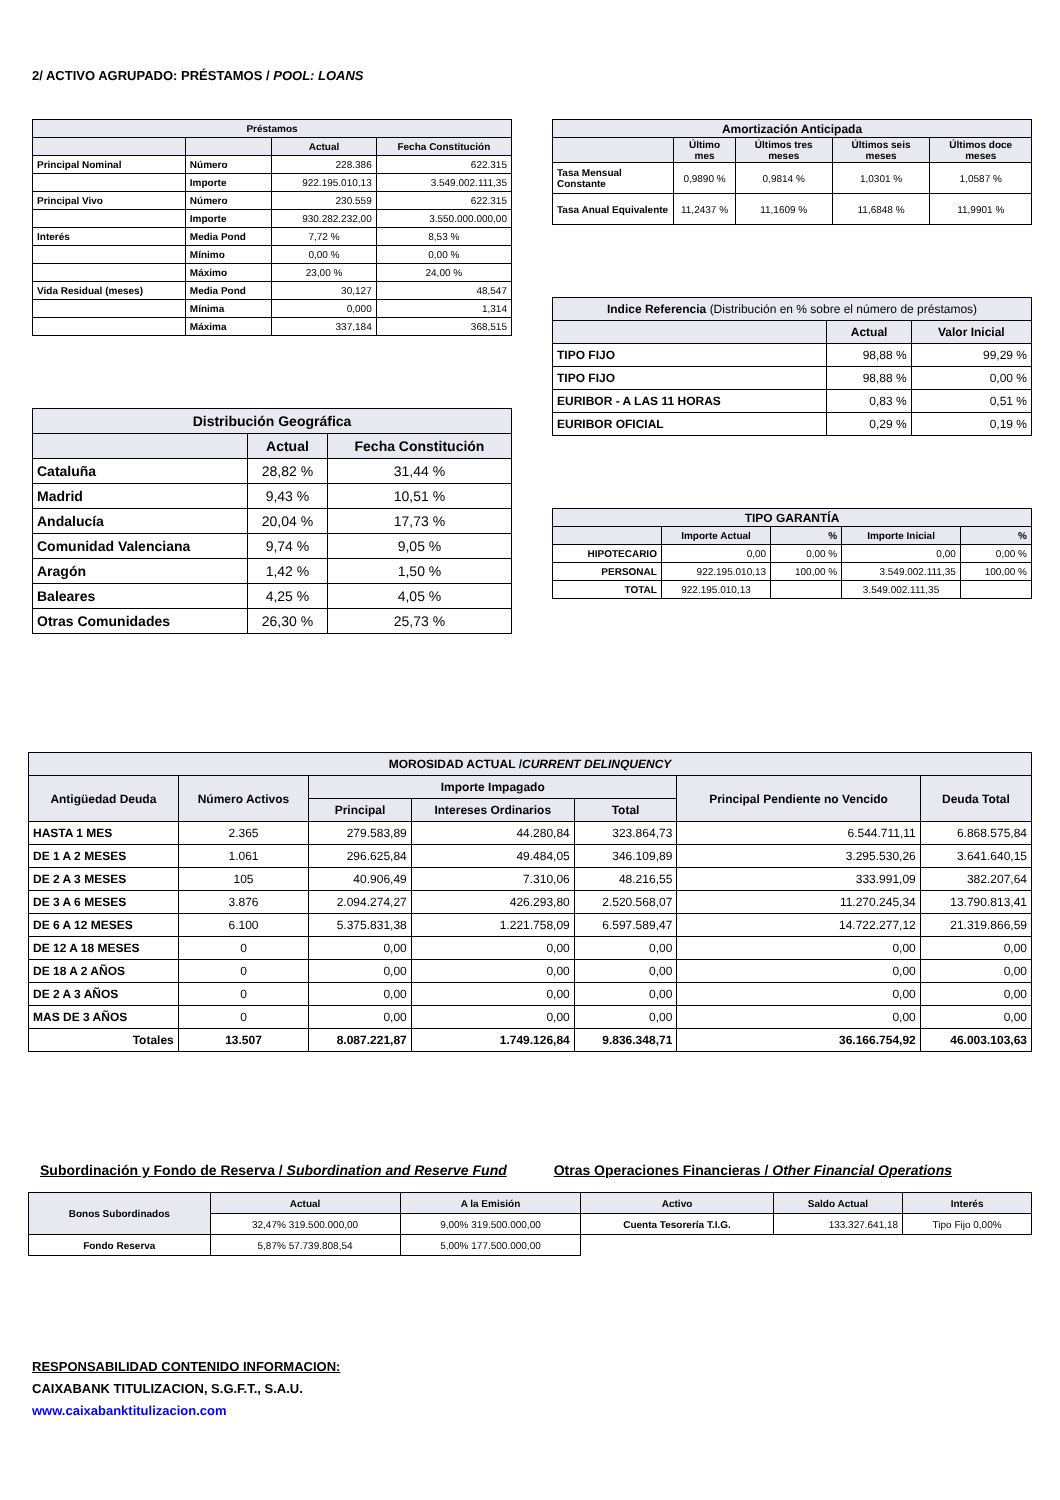2/ ACTIVO AGRUPADO: PRÉSTAMOS / POOL: LOANS
| Préstamos | | | |
| --- | --- | --- | --- |
| | | Actual | Fecha Constitución |
| Principal Nominal | Número | 228.386 | 622.315 |
| | Importe | 922.195.010,13 | 3.549.002.111,35 |
| Principal Vivo | Número | 230.559 | 622.315 |
| | Importe | 930.282.232,00 | 3.550.000.000,00 |
| Interés | Media Pond | 7,72 % | 8,53 % |
| | Mínimo | 0,00 % | 0,00 % |
| | Máximo | 23,00 % | 24,00 % |
| Vida Residual (meses) | Media Pond | 30,127 | 48,547 |
| | Mínima | 0,000 | 1,314 |
| | Máxima | 337,184 | 368,515 |
| Distribución Geográfica | | |
| --- | --- | --- |
| | Actual | Fecha Constitución |
| Cataluña | 28,82 % | 31,44 % |
| Madrid | 9,43 % | 10,51 % |
| Andalucía | 20,04 % | 17,73 % |
| Comunidad Valenciana | 9,74 % | 9,05 % |
| Aragón | 1,42 % | 1,50 % |
| Baleares | 4,25 % | 4,05 % |
| Otras Comunidades | 26,30 % | 25,73 % |
| Amortización Anticipada | | | | |
| --- | --- | --- | --- | --- |
| | Último mes | Últimos tres meses | Últimos seis meses | Últimos doce meses |
| Tasa Mensual Constante | 0,9890 % | 0,9814 % | 1,0301 % | 1,0587 % |
| Tasa Anual Equivalente | 11,2437 % | 11,1609 % | 11,6848 % | 11,9901 % |
| Indice Referencia (Distribución en % sobre el número de préstamos) | | |
| --- | --- | --- |
| | Actual | Valor Inicial |
| TIPO FIJO | 98,88 % | 99,29 % |
| TIPO FIJO | 98,88 % | 0,00 % |
| EURIBOR - A LAS 11 HORAS | 0,83 % | 0,51 % |
| EURIBOR OFICIAL | 0,29 % | 0,19 % |
| TIPO GARANTÍA | | | | |
| --- | --- | --- | --- | --- |
| | Importe Actual | % | Importe Inicial | % |
| HIPOTECARIO | 0,00 | 0,00 % | 0,00 | 0,00 % |
| PERSONAL | 922.195.010,13 | 100,00 % | 3.549.002.111,35 | 100,00 % |
| TOTAL | 922.195.010,13 | | 3.549.002.111,35 | |
| MOROSIDAD ACTUAL / CURRENT DELINQUENCY | | | | | | |
| --- | --- | --- | --- | --- | --- | --- |
| Antigüedad Deuda | Número Activos | Importe Impagado | | | Principal Pendiente no Vencido | Deuda Total |
| | | Principal | Intereses Ordinarios | Total | | |
| HASTA 1 MES | 2.365 | 279.583,89 | 44.280,84 | 323.864,73 | 6.544.711,11 | 6.868.575,84 |
| DE 1 A 2 MESES | 1.061 | 296.625,84 | 49.484,05 | 346.109,89 | 3.295.530,26 | 3.641.640,15 |
| DE 2 A 3 MESES | 105 | 40.906,49 | 7.310,06 | 48.216,55 | 333.991,09 | 382.207,64 |
| DE 3 A 6 MESES | 3.876 | 2.094.274,27 | 426.293,80 | 2.520.568,07 | 11.270.245,34 | 13.790.813,41 |
| DE 6 A 12 MESES | 6.100 | 5.375.831,38 | 1.221.758,09 | 6.597.589,47 | 14.722.277,12 | 21.319.866,59 |
| DE 12 A 18 MESES | 0 | 0,00 | 0,00 | 0,00 | 0,00 | 0,00 |
| DE 18 A 2 AÑOS | 0 | 0,00 | 0,00 | 0,00 | 0,00 | 0,00 |
| DE 2 A 3 AÑOS | 0 | 0,00 | 0,00 | 0,00 | 0,00 | 0,00 |
| MAS DE 3 AÑOS | 0 | 0,00 | 0,00 | 0,00 | 0,00 | 0,00 |
| Totales | 13.507 | 8.087.221,87 | 1.749.126,84 | 9.836.348,71 | 36.166.754,92 | 46.003.103,63 |
Subordinación y Fondo de Reserva / Subordination and Reserve Fund
Otras Operaciones Financieras / Other Financial Operations
| Bonos Subordinados | Actual | A la Emisión | Activo | Saldo Actual | Interés |
| --- | --- | --- | --- | --- | --- |
| | 32,47% 319.500.000,00 | 9,00% 319.500.000,00 | Cuenta Tesorería T.I.G. | 133.327.641,18 | Tipo Fijo 0,00% |
| Fondo Reserva | 5,87% 57.739.808,54 | 5,00% 177.500.000,00 | | | |
RESPONSABILIDAD CONTENIDO INFORMACION:
CAIXABANK TITULIZACION, S.G.F.T., S.A.U.
www.caixabanktitulizacion.com